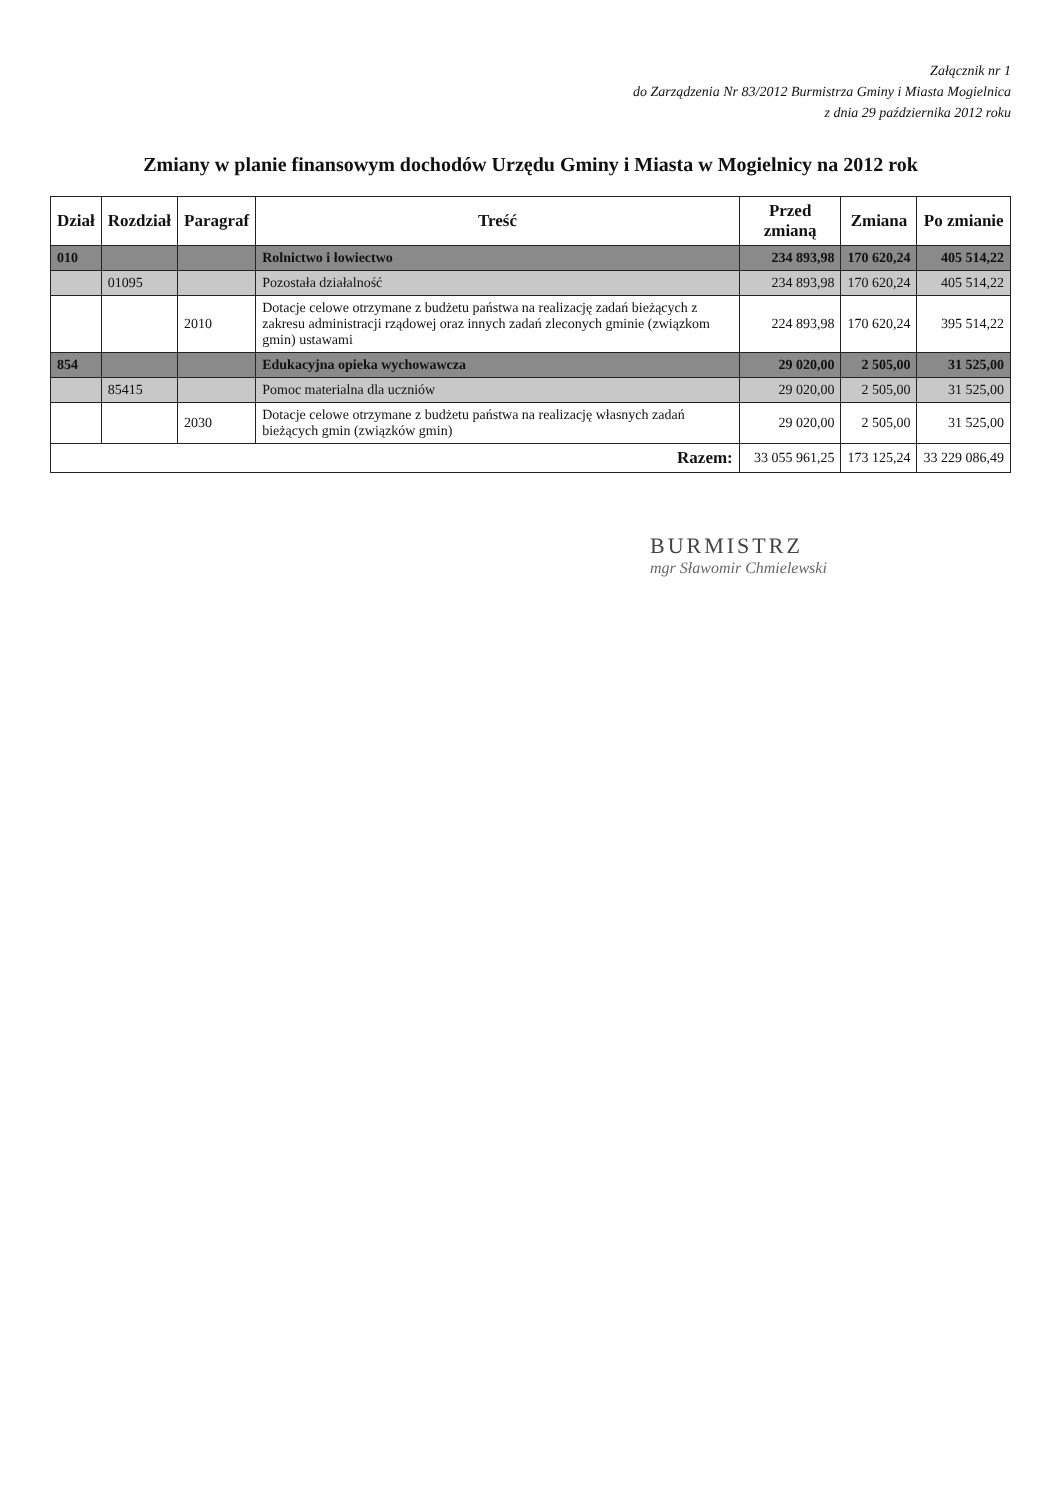Załącznik nr 1
do Zarządzenia Nr 83/2012 Burmistrza Gminy i Miasta Mogielnica
z dnia 29 października 2012 roku
Zmiany w planie finansowym dochodów Urzędu Gminy i Miasta w Mogielnicy na 2012 rok
| Dział | Rozdział | Paragraf | Treść | Przed zmianą | Zmiana | Po zmianie |
| --- | --- | --- | --- | --- | --- | --- |
| 010 | | | Rolnictwo i łowiectwo | 234 893,98 | 170 620,24 | 405 514,22 |
| | 01095 | | Pozostała działalność | 234 893,98 | 170 620,24 | 405 514,22 |
| | | 2010 | Dotacje celowe otrzymane z budżetu państwa na realizację zadań bieżących z zakresu administracji rządowej oraz innych zadań zleconych gminie (związkom gmin) ustawami | 224 893,98 | 170 620,24 | 395 514,22 |
| 854 | | | Edukacyjna opieka wychowawcza | 29 020,00 | 2 505,00 | 31 525,00 |
| | 85415 | | Pomoc materialna dla uczniów | 29 020,00 | 2 505,00 | 31 525,00 |
| | | 2030 | Dotacje celowe otrzymane z budżetu państwa na realizację własnych zadań bieżących gmin (związków gmin) | 29 020,00 | 2 505,00 | 31 525,00 |
| Razem: | | | | 33 055 961,25 | 173 125,24 | 33 229 086,49 |
BURMISTRZ
mgr Sławomir Chmielewski